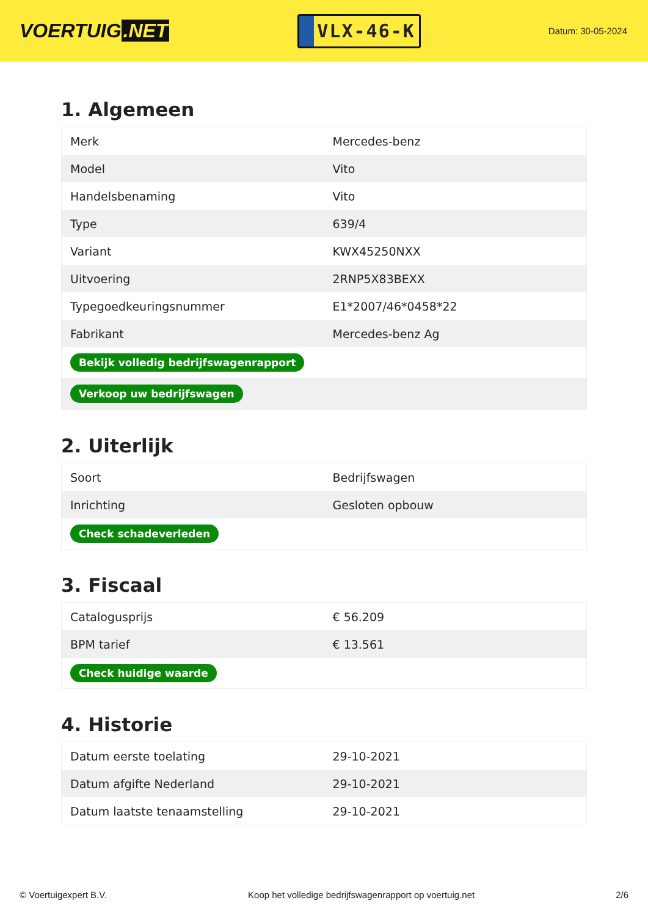VOERTUIG.NET
VLX-46-K
Datum: 30-05-2024
1. Algemeen
| Merk | Mercedes-benz |
| Model | Vito |
| Handelsbenaming | Vito |
| Type | 639/4 |
| Variant | KWX45250NXX |
| Uitvoering | 2RNP5X83BEXX |
| Typegoedkeuringsnummer | E1*2007/46*0458*22 |
| Fabrikant | Mercedes-benz Ag |
| Bekijk volledig bedrijfswagenrapport | |
| Verkoop uw bedrijfswagen | |
2. Uiterlijk
| Soort | Bedrijfswagen |
| Inrichting | Gesloten opbouw |
| Check schadeverleden | |
3. Fiscaal
| Catalogusprijs | € 56.209 |
| BPM tarief | € 13.561 |
| Check huidige waarde | |
4. Historie
| Datum eerste toelating | 29-10-2021 |
| Datum afgifte Nederland | 29-10-2021 |
| Datum laatste tenaamstelling | 29-10-2021 |
© Voertuigexpert B.V. Koop het volledige bedrijfswagenrapport op voertuig.net 2/6